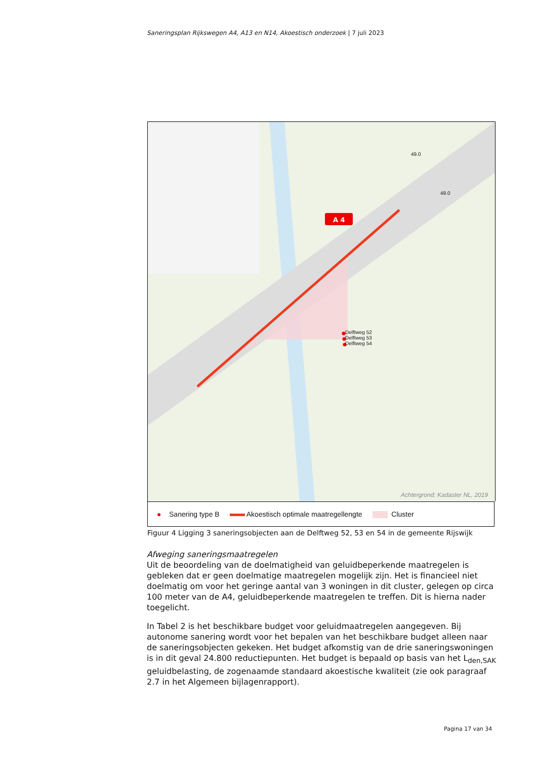Saneringsplan Rijkswegen A4, A13 en N14, Akoestisch onderzoek | 7 juli 2023
A 4
Delftweg 52
Delftweg 53
Delftweg 54
49.0
49.0
Achtergrond: Kadaster NL, 2019
● Sanering type B Akoestisch optimale maatregellengte Cluster
Figuur 4 Ligging 3 saneringsobjecten aan de Delftweg 52, 53 en 54 in de gemeente Rijswijk
Afweging saneringsmaatregelen
Uit de beoordeling van de doelmatigheid van geluidbeperkende maatregelen is gebleken dat er geen doelmatige maatregelen mogelijk zijn. Het is financieel niet doelmatig om voor het geringe aantal van 3 woningen in dit cluster, gelegen op circa 100 meter van de A4, geluidbeperkende maatregelen te treffen. Dit is hierna nader toegelicht.
In Tabel 2 is het beschikbare budget voor geluidmaatregelen aangegeven. Bij autonome sanering wordt voor het bepalen van het beschikbare budget alleen naar de saneringsobjecten gekeken. Het budget afkomstig van de drie saneringswoningen is in dit geval 24.800 reductiepunten. Het budget is bepaald op basis van het L<sub>den,SAK</sub> geluidbelasting, de zogenaamde standaard akoestische kwaliteit (zie ook paragraaf 2.7 in het Algemeen bijlagenrapport).
Pagina 17 van 34